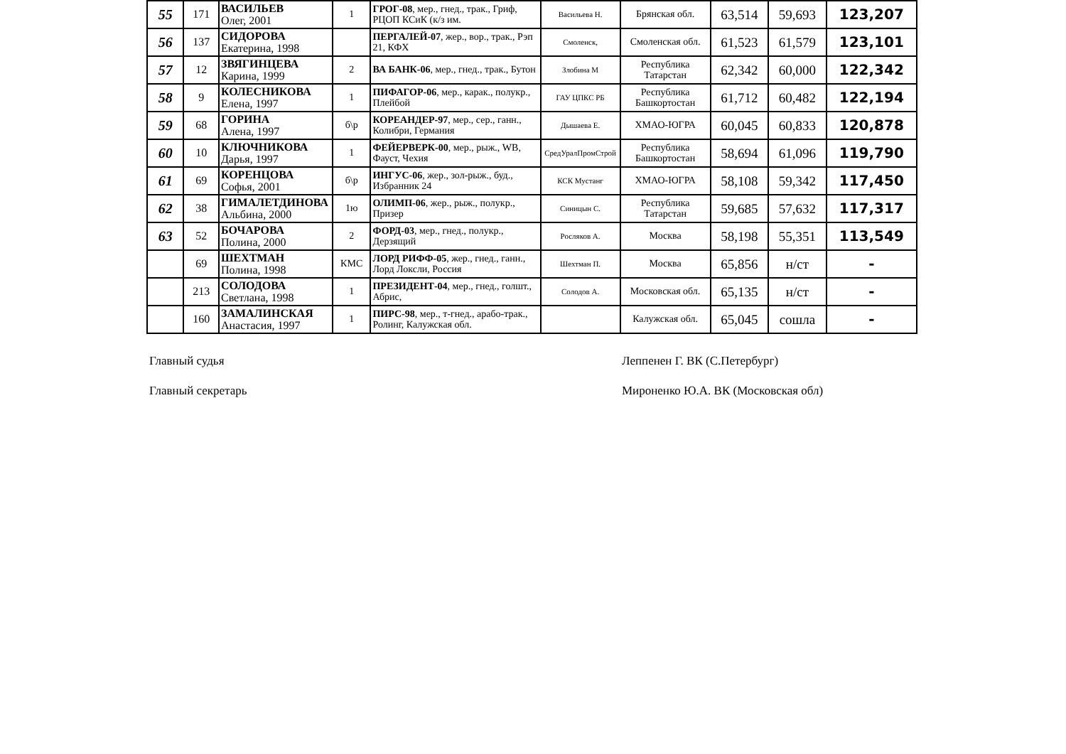| 55 | 171 | ВАСИЛЬЕВ Олег, 2001 | 1 | ГРОГ-08 , мер., гнед., трак., Гриф, РЦОП КСиК (к/з им. | Васильева Н. | Брянская обл. | 63,514 | 59,693 | 123,207 |
| 56 | 137 | СИДОРОВА Екатерина, 1998 | | ПЕРГАЛЕЙ-07 , жер., вор., трак., Рэп 21, КФХ | Смоленск, | Смоленская обл. | 61,523 | 61,579 | 123,101 |
| 57 | 12 | ЗВЯГИНЦЕВА Карина, 1999 | 2 | ВА БАНК-06 , мер., гнед., трак., Бутон | Злобина М | Республика Татарстан | 62,342 | 60,000 | 122,342 |
| 58 | 9 | КОЛЕСНИКОВА Елена, 1997 | 1 | ПИФАГОР-06 , мер., карак., полукр., Плейбой | ГАУ ЦПКС РБ | Республика Башкортостан | 61,712 | 60,482 | 122,194 |
| 59 | 68 | ГОРИНА Алена, 1997 | б\р | КОРЕАНДЕР-97 , мер., сер., ганн., Колибри, Германия | Дышаева Е. | ХМАО-ЮГРА | 60,045 | 60,833 | 120,878 |
| 60 | 10 | КЛЮЧНИКОВА Дарья, 1997 | 1 | ФЕЙЕРВЕРК-00 , мер., рыж., WB, Фауст, Чехия | СредУралПромСтрой | Республика Башкортостан | 58,694 | 61,096 | 119,790 |
| 61 | 69 | КОРЕНЦОВА Софья, 2001 | б\р | ИНГУС-06 , жер., зол-рыж., буд., Избранник 24 | КСК Мустанг | ХМАО-ЮГРА | 58,108 | 59,342 | 117,450 |
| 62 | 38 | ГИМАЛЕТДИНОВА Альбина, 2000 | 1ю | ОЛИМП-06 , жер., рыж., полукр., Призер | Синицын С. | Республика Татарстан | 59,685 | 57,632 | 117,317 |
| 63 | 52 | БОЧАРОВА Полина, 2000 | 2 | ФОРД-03 , мер., гнед., полукр., Дерзящий | Росляков А. | Москва | 58,198 | 55,351 | 113,549 |
| | 69 | ШЕХТМАН Полина, 1998 | КМС | ЛОРД РИФФ-05 , жер., гнед., ганн., Лорд Локсли, Россия | Шехтман П. | Москва | 65,856 | н/ст | - |
| | 213 | СОЛОДОВА Светлана, 1998 | 1 | ПРЕЗИДЕНТ-04 , мер., гнед., голшт., Абрис, | Солодов А. | Московская обл. | 65,135 | н/ст | - |
| | 160 | ЗАМАЛИНСКАЯ Анастасия, 1997 | 1 | ПИРС-98 , мер., т-гнед., арабо-трак., Ролинг, Калужская обл. | | Калужская обл. | 65,045 | сошла | - |
Главный судья Леппенен Г. ВК (С.Петербург)
Главный секретарь Мироненко Ю.А. ВК (Московская обл)